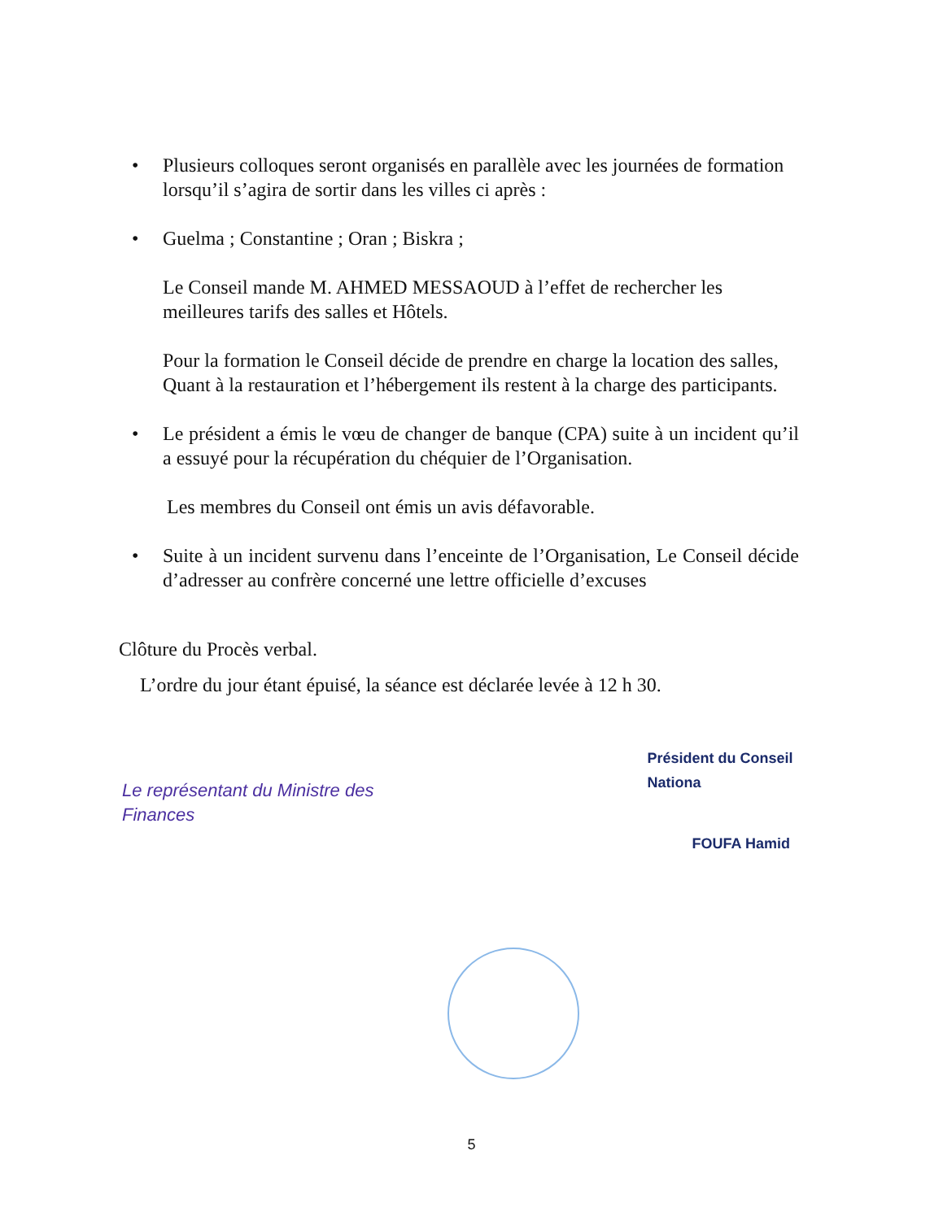•
Plusieurs colloques seront organisés en parallèle avec les journées de formation lorsqu’il s’agira de sortir dans les villes ci après :
•
Guelma ; Constantine ; Oran ; Biskra ;
Le Conseil mande M. AHMED MESSAOUD à l’effet de rechercher les meilleures tarifs des salles et Hôtels.
Pour la formation le Conseil décide de prendre en charge la location des salles, Quant à la restauration et l’hébergement ils restent à la charge des participants.
•
Le président a émis le vœu de changer de banque (CPA) suite à un incident qu’il a essuyé pour la récupération du chéquier de l’Organisation.
Les membres du Conseil ont émis un avis défavorable.
•
Suite à un incident survenu dans l’enceinte de l’Organisation, Le Conseil décide d’adresser au confrère concerné une lettre officielle d’excuses
Clôture du Procès verbal.
L’ordre du jour étant épuisé, la séance est déclarée levée à 12 h 30.
Le représentant du Ministre des Finances
Président du Conseil Nationa
FOUFA Hamid
5